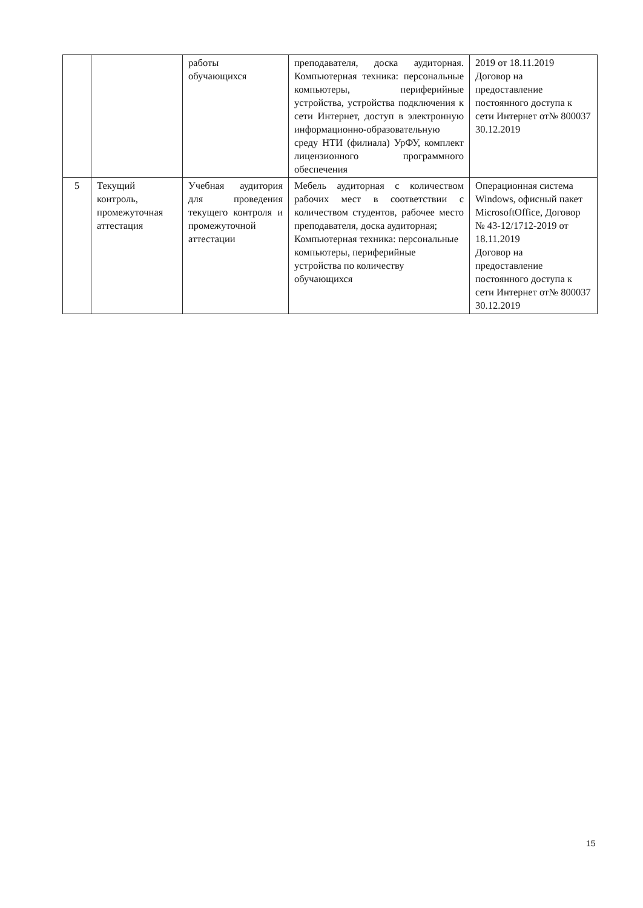| | | работы обучающихся | преподавателя, доска аудиторная. Компьютерная техника: персональные компьютеры, периферийные устройства, устройства подключения к сети Интернет, доступ в электронную информационно-образовательную среду НТИ (филиала) УрФУ, комплект лицензионного программного обеспечения | 2019 от 18.11.2019 Договор на предоставление постоянного доступа к сети Интернет от№ 800037 30.12.2019 |
| 5 | Текущий контроль, промежуточная аттестация | Учебная аудитория для проведения текущего контроля и промежуточной аттестации | Мебель аудиторная с количеством рабочих мест в соответствии с количеством студентов, рабочее место преподавателя, доска аудиторная; Компьютерная техника: персональные компьютеры, периферийные устройства по количеству обучающихся | Операционная система Windows, офисный пакет MicrosoftOffice, Договор № 43-12/1712-2019 от 18.11.2019 Договор на предоставление постоянного доступа к сети Интернет от№ 800037 30.12.2019 |
15